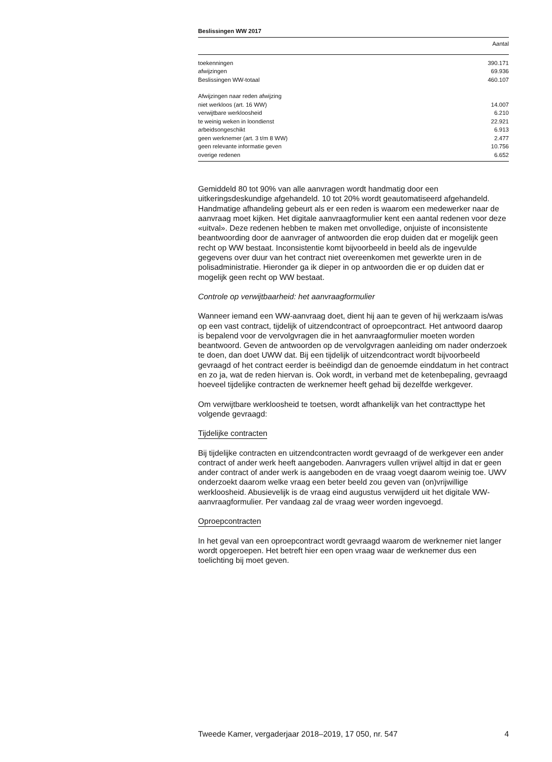Beslissingen WW 2017
| | Aantal |
| --- | --- |
| toekenningen | 390.171 |
| afwijzingen | 69.936 |
| Beslissingen WW-totaal | 460.107 |
| Afwijzingen naar reden afwijzing | |
| niet werkloos (art. 16 WW) | 14.007 |
| verwijtbare werkloosheid | 6.210 |
| te weinig weken in loondienst | 22.921 |
| arbeidsongeschikt | 6.913 |
| geen werknemer (art. 3 t/m 8 WW) | 2.477 |
| geen relevante informatie geven | 10.756 |
| overige redenen | 6.652 |
Gemiddeld 80 tot 90% van alle aanvragen wordt handmatig door een uitkeringsdeskundige afgehandeld. 10 tot 20% wordt geautomatiseerd afgehandeld. Handmatige afhandeling gebeurt als er een reden is waarom een medewerker naar de aanvraag moet kijken. Het digitale aanvraagformulier kent een aantal redenen voor deze «uitval». Deze redenen hebben te maken met onvolledige, onjuiste of inconsistente beantwoording door de aanvrager of antwoorden die erop duiden dat er mogelijk geen recht op WW bestaat. Inconsistentie komt bijvoorbeeld in beeld als de ingevulde gegevens over duur van het contract niet overeenkomen met gewerkte uren in de polisadministratie. Hieronder ga ik dieper in op antwoorden die er op duiden dat er mogelijk geen recht op WW bestaat.
Controle op verwijtbaarheid: het aanvraagformulier
Wanneer iemand een WW-aanvraag doet, dient hij aan te geven of hij werkzaam is/was op een vast contract, tijdelijk of uitzendcontract of oproepcontract. Het antwoord daarop is bepalend voor de vervolgvragen die in het aanvraagformulier moeten worden beantwoord. Geven de antwoorden op de vervolgvragen aanleiding om nader onderzoek te doen, dan doet UWW dat. Bij een tijdelijk of uitzendcontract wordt bijvoorbeeld gevraagd of het contract eerder is beëindigd dan de genoemde einddatum in het contract en zo ja, wat de reden hiervan is. Ook wordt, in verband met de ketenbepaling, gevraagd hoeveel tijdelijke contracten de werknemer heeft gehad bij dezelfde werkgever.
Om verwijtbare werkloosheid te toetsen, wordt afhankelijk van het contracttype het volgende gevraagd:
Tijdelijke contracten
Bij tijdelijke contracten en uitzendcontracten wordt gevraagd of de werkgever een ander contract of ander werk heeft aangeboden. Aanvragers vullen vrijwel altijd in dat er geen ander contract of ander werk is aangeboden en de vraag voegt daarom weinig toe. UWV onderzoekt daarom welke vraag een beter beeld zou geven van (on)vrijwillige werkloosheid. Abusievelijk is de vraag eind augustus verwijderd uit het digitale WW-aanvraagformulier. Per vandaag zal de vraag weer worden ingevoegd.
Oproepcontracten
In het geval van een oproepcontract wordt gevraagd waarom de werknemer niet langer wordt opgeroepen. Het betreft hier een open vraag waar de werknemer dus een toelichting bij moet geven.
Tweede Kamer, vergaderjaar 2018–2019, 17 050, nr. 547 4